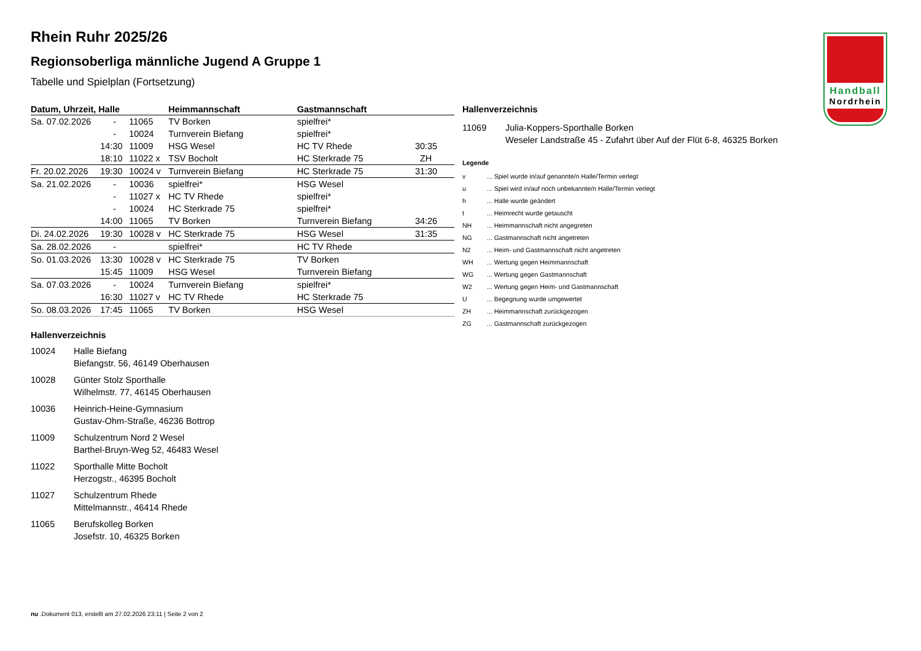Handball
Nordrhein
Rhein Ruhr 2025/26
Regionsoberliga männliche Jugend A Gruppe 1
Tabelle und Spielplan (Fortsetzung)
| Datum, Uhrzeit, Halle | | | Heimmannschaft | Gastmannschaft | |
| --- | --- | --- | --- | --- | --- |
| Sa. 07.02.2026 | - | 11065 | TV Borken | spielfrei* | |
| | - | 10024 | Turnverein Biefang | spielfrei* | |
| | 14:30 | 11009 | HSG Wesel | HC TV Rhede | 30:35 |
| | 18:10 | 11022 x | TSV Bocholt | HC Sterkrade 75 | ZH |
| Fr. 20.02.2026 | 19:30 | 10024 v | Turnverein Biefang | HC Sterkrade 75 | 31:30 |
| Sa. 21.02.2026 | - | 10036 | spielfrei* | HSG Wesel | |
| | - | 11027 x | HC TV Rhede | spielfrei* | |
| | - | 10024 | HC Sterkrade 75 | spielfrei* | |
| | 14:00 | 11065 | TV Borken | Turnverein Biefang | 34:26 |
| Di. 24.02.2026 | 19:30 | 10028 v | HC Sterkrade 75 | HSG Wesel | 31:35 |
| Sa. 28.02.2026 | - | | spielfrei* | HC TV Rhede | |
| So. 01.03.2026 | 13:30 | 10028 v | HC Sterkrade 75 | TV Borken | |
| | 15:45 | 11009 | HSG Wesel | Turnverein Biefang | |
| Sa. 07.03.2026 | - | 10024 | Turnverein Biefang | spielfrei* | |
| | 16:30 | 11027 v | HC TV Rhede | HC Sterkrade 75 | |
| So. 08.03.2026 | 17:45 | 11065 | TV Borken | HSG Wesel | |
Hallenverzeichnis
| 10024 | Halle Biefang Biefangstr. 56, 46149 Oberhausen |
| 10028 | Günter Stolz Sporthalle Wilhelmstr. 77, 46145 Oberhausen |
| 10036 | Heinrich-Heine-Gymnasium Gustav-Ohm-Straße, 46236 Bottrop |
| 11009 | Schulzentrum Nord 2 Wesel Barthel-Bruyn-Weg 52, 46483 Wesel |
| 11022 | Sporthalle Mitte Bocholt Herzogstr., 46395 Bocholt |
| 11027 | Schulzentrum Rhede Mittelmannstr., 46414 Rhede |
| 11065 | Berufskolleg Borken Josefstr. 10, 46325 Borken |
Hallenverzeichnis
| 11069 | Julia-Koppers-Sporthalle Borken Weseler Landstraße 45 - Zufahrt über Auf der Flüt 6-8, 46325 Borken |
Legende
| v | ... Spiel wurde in/auf genannte/n Halle/Termin verlegt |
| u | ... Spiel wird in/auf noch unbekannte/n Halle/Termin verlegt |
| h | ... Halle wurde geändert |
| t | ... Heimrecht wurde getauscht |
| NH | ... Heimmannschaft nicht angegreten |
| NG | ... Gastmannschaft nicht angetreten |
| N2 | ... Heim- und Gastmannschaft nicht angetreten |
| WH | ... Wertung gegen Heimmannschaft |
| WG | ... Wertung gegen Gastmannschaft |
| W2 | ... Wertung gegen Heim- und Gastmannschaft |
| U | ... Begegnung wurde umgewertet |
| ZH | ... Heimmannschaft zurückgezogen |
| ZG | ... Gastmannschaft zurückgezogen |
nu .Dokument 013, erstellt am 27.02.2026 23:11 | Seite 2 von 2